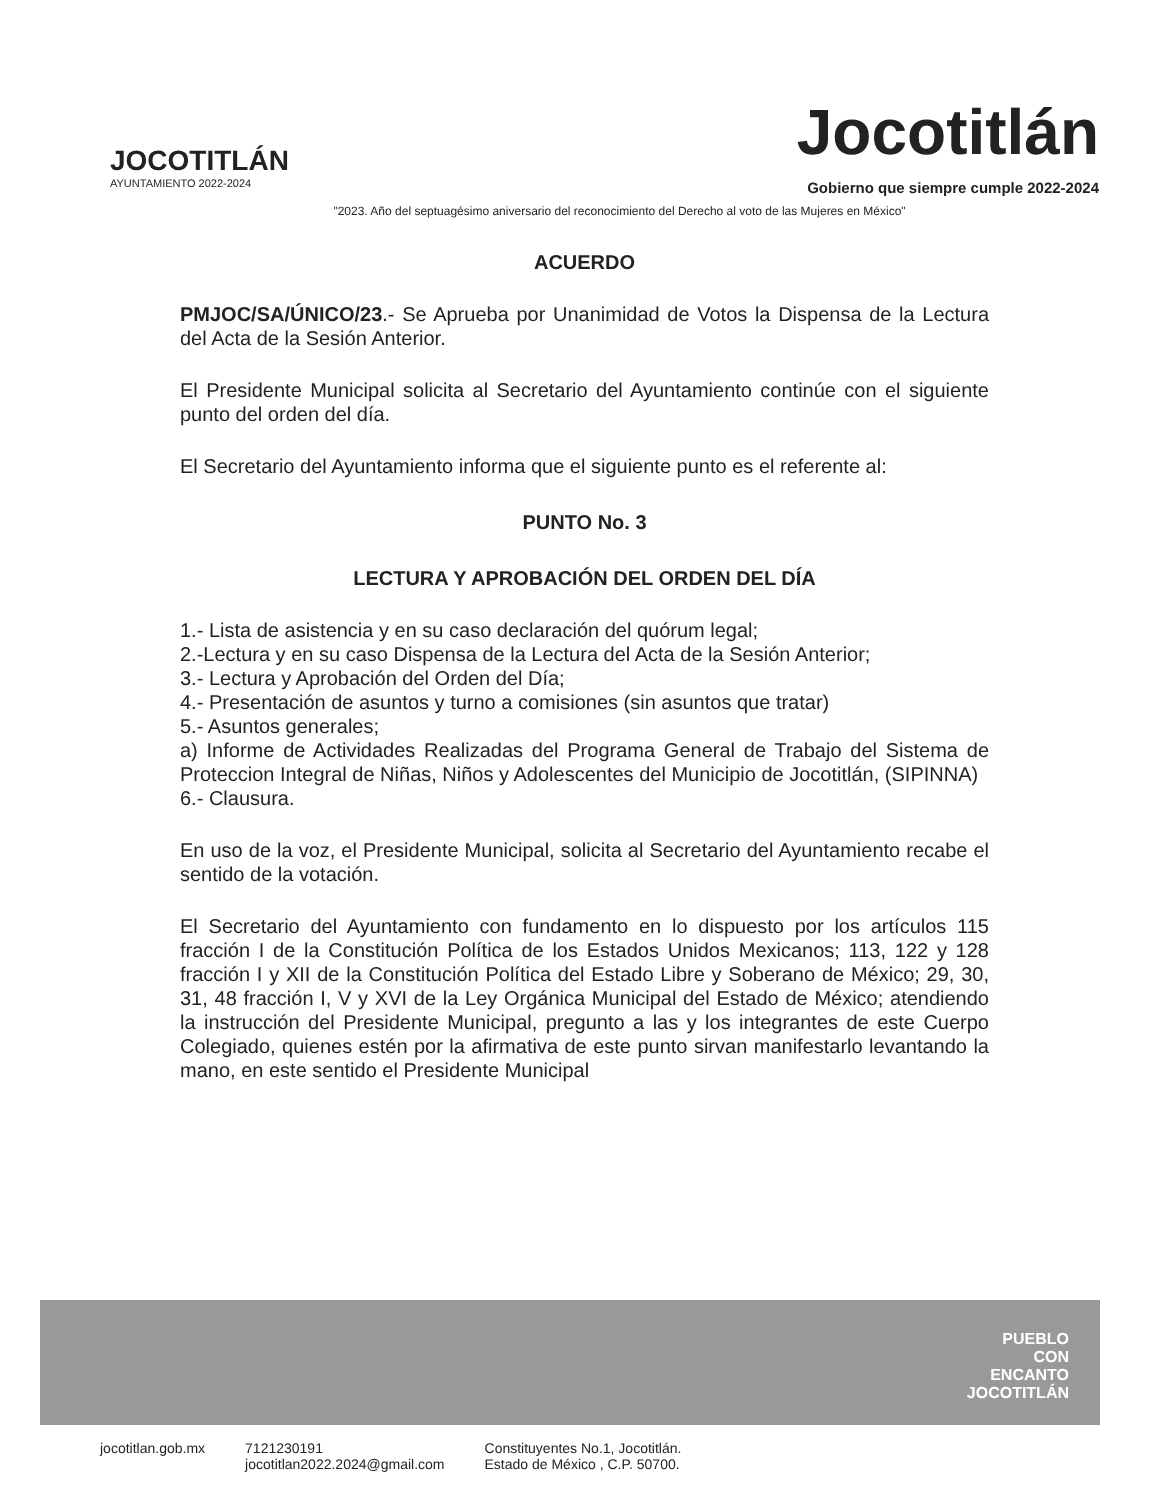JOCOTITLÁN
AYUNTAMIENTO 2022-2024
Jocotitlán
Gobierno que siempre cumple 2022-2024
"2023. Año del septuagésimo aniversario del reconocimiento del Derecho al voto de las Mujeres en México"
ACUERDO
PMJOC/SA/ÚNICO/23.- Se Aprueba por Unanimidad de Votos la Dispensa de la Lectura del Acta de la Sesión Anterior.
El Presidente Municipal solicita al Secretario del Ayuntamiento continúe con el siguiente punto del orden del día.
El Secretario del Ayuntamiento informa que el siguiente punto es el referente al:
PUNTO No. 3
LECTURA Y APROBACIÓN DEL ORDEN DEL DÍA
1.- Lista de asistencia y en su caso declaración del quórum legal;
2.-Lectura y en su caso Dispensa de la Lectura del Acta de la Sesión Anterior;
3.- Lectura y Aprobación del Orden del Día;
4.- Presentación de asuntos y turno a comisiones (sin asuntos que tratar)
5.- Asuntos generales;
a) Informe de Actividades Realizadas del Programa General de Trabajo del Sistema de Proteccion Integral de Niñas, Niños y Adolescentes del Municipio de Jocotitlán, (SIPINNA)
6.- Clausura.
En uso de la voz, el Presidente Municipal, solicita al Secretario del Ayuntamiento recabe el sentido de la votación.
El Secretario del Ayuntamiento con fundamento en lo dispuesto por los artículos 115 fracción I de la Constitución Política de los Estados Unidos Mexicanos; 113, 122 y 128 fracción I y XII de la Constitución Política del Estado Libre y Soberano de México; 29, 30, 31, 48 fracción I, V y XVI de la Ley Orgánica Municipal del Estado de México; atendiendo la instrucción del Presidente Municipal, pregunto a las y los integrantes de este Cuerpo Colegiado, quienes estén por la afirmativa de este punto sirvan manifestarlo levantando la mano, en este sentido el Presidente Municipal
PUEBLO
CON
ENCANTO
JOCOTITLÁN
jocotitlan.gob.mx 7121230191
jocotitlan2022.2024@gmail.com Constituyentes No.1, Jocotitlán.
Estado de México , C.P. 50700.